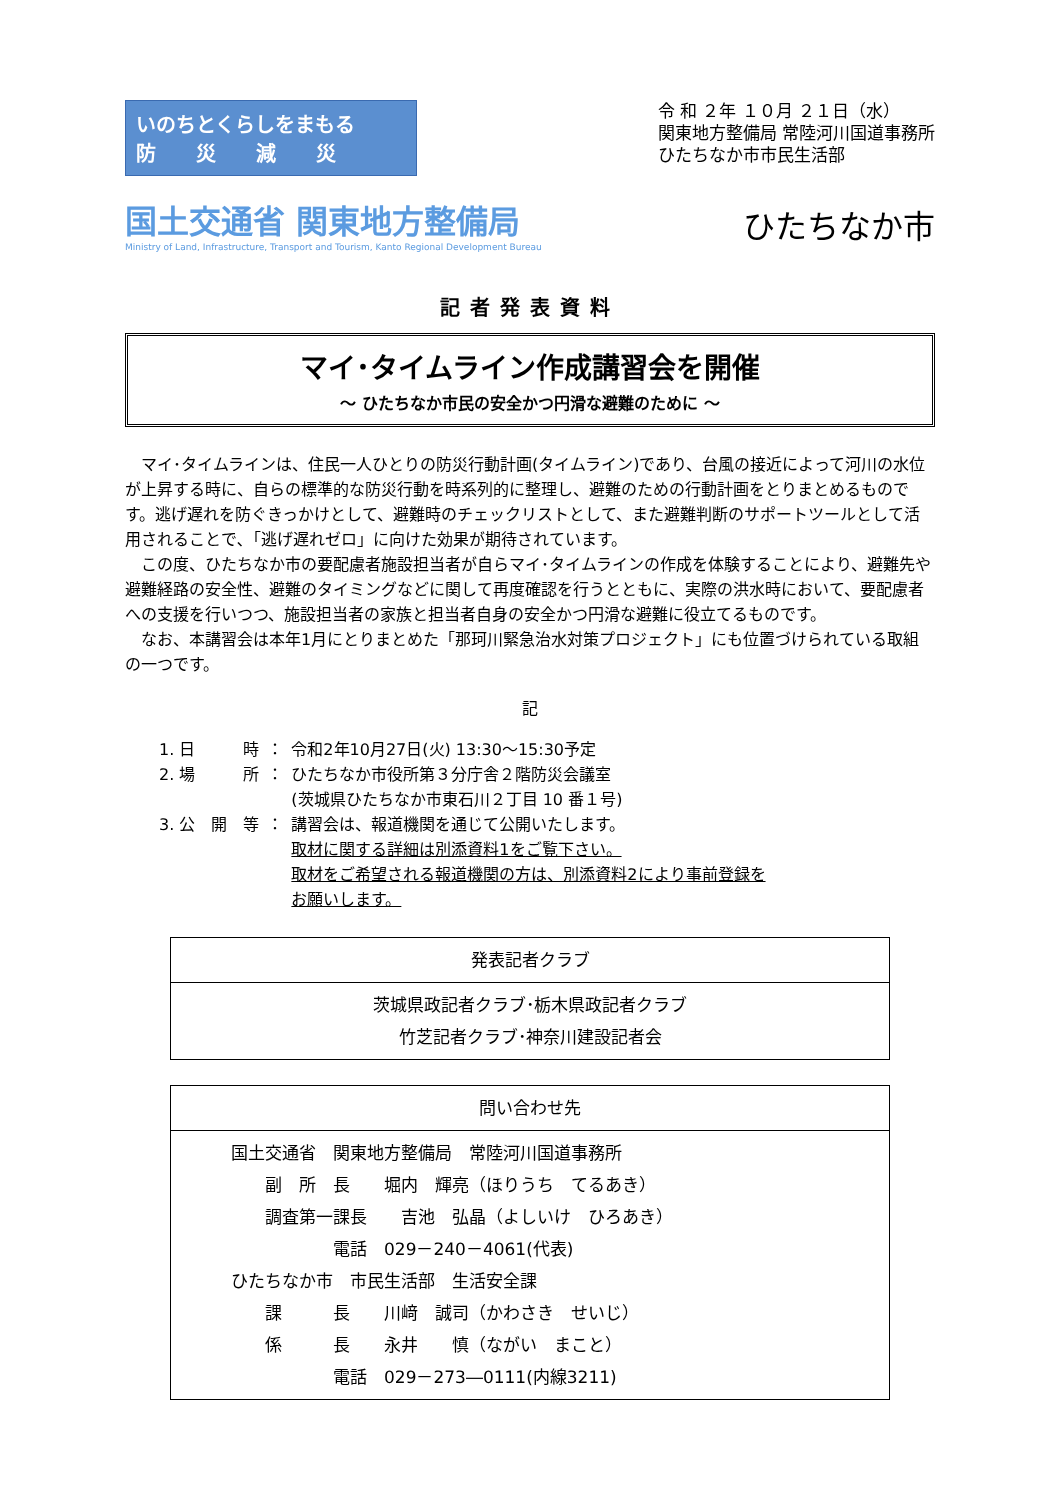いのちとくらしをまもる
防　　災　　減　　災
令 和 ２年 １０月 ２１日（水）
関東地方整備局 常陸河川国道事務所
ひたちなか市市民生活部
国土交通省 関東地方整備局
Ministry of Land, Infrastructure, Transport and Tourism, Kanto Regional Development Bureau
ひたちなか市
記者発表資料
マイ･タイムライン作成講習会を開催
～ ひたちなか市民の安全かつ円滑な避難のために ～
マイ･タイムラインは、住民一人ひとりの防災行動計画(タイムライン)であり、台風の接近によって河川の水位が上昇する時に、自らの標準的な防災行動を時系列的に整理し、避難のための行動計画をとりまとめるものです。逃げ遅れを防ぐきっかけとして、避難時のチェックリストとして、また避難判断のサポートツールとして活用されることで､「逃げ遅れゼロ」に向けた効果が期待されています。
この度、ひたちなか市の要配慮者施設担当者が自らマイ･タイムラインの作成を体験することにより、避難先や避難経路の安全性、避難のタイミングなどに関して再度確認を行うとともに、実際の洪水時において、要配慮者への支援を行いつつ、施設担当者の家族と担当者自身の安全かつ円滑な避難に役立てるものです。
なお、本講習会は本年1月にとりまとめた「那珂川緊急治水対策プロジェクト」にも位置づけられている取組の一つです。
記
| 1. 日 時 | ： | 令和2年10月27日(火) 13:30～15:30予定 |
| 2. 場 所 | ： | ひたちなか市役所第３分庁舎２階防災会議室 (茨城県ひたちなか市東石川２丁目 10 番１号) |
| 3. 公 開 等 | ： | 講習会は、報道機関を通じて公開いたします。 取材に関する詳細は別添資料1をご覧下さい。 取材をご希望される報道機関の方は、別添資料2により事前登録を お願いします。 |
| 発表記者クラブ |
| --- |
| 茨城県政記者クラブ･栃木県政記者クラブ 竹芝記者クラブ･神奈川建設記者会 |
| 問い合わせ先 |
| --- |
| 国土交通省 関東地方整備局 常陸河川国道事務所 副 所 長 堀内 輝亮（ほりうち てるあき） 調査第一課長 吉池 弘晶（よしいけ ひろあき） 電話 029－240－4061(代表) ひたちなか市 市民生活部 生活安全課 課 長 川﨑 誠司（かわさき せいじ） 係 長 永井 慎（ながい まこと） 電話 029－273―0111(内線3211) |